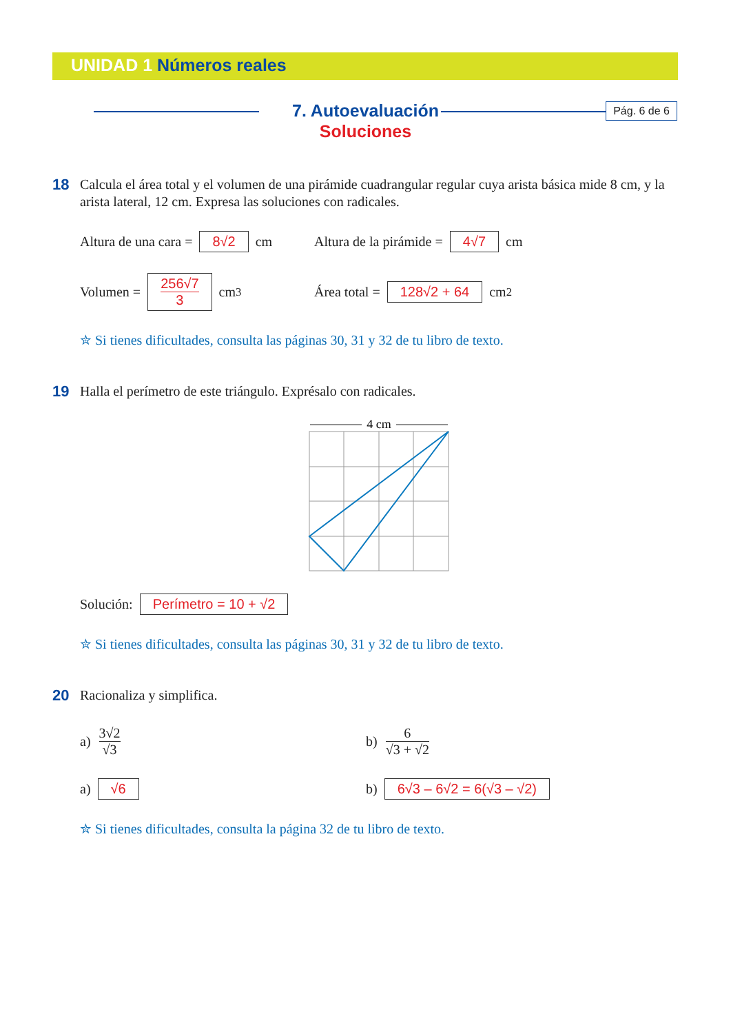UNIDAD 1 Números reales
Pág. 6 de 6
7. Autoevaluación
Soluciones
18
Calcula el área total y el volumen de una pirámide cuadrangular regular cuya arista básica mide 8 cm, y la arista lateral, 12 cm. Expresa las soluciones con radicales.
Altura de una cara = 8√2 cm
Altura de la pirámide = 4√7 cm
Volumen = 256√7
3 cm<sup>3</sup>
Área total = 128√2 + 64 cm<sup>2</sup>
✮ Si tienes dificultades, consulta las páginas 30, 31 y 32 de tu libro de texto.
19
Halla el perímetro de este triángulo. Exprésalo con radicales.
4 cm
Solución: Perímetro = 10 + √2
✮ Si tienes dificultades, consulta las páginas 30, 31 y 32 de tu libro de texto.
20
Racionaliza y simplifica.
a) 3√2
√3
b) 6
√3 + √2
a) √6
b) 6√3 – 6√2 = 6(√3 – √2)
✮ Si tienes dificultades, consulta la página 32 de tu libro de texto.